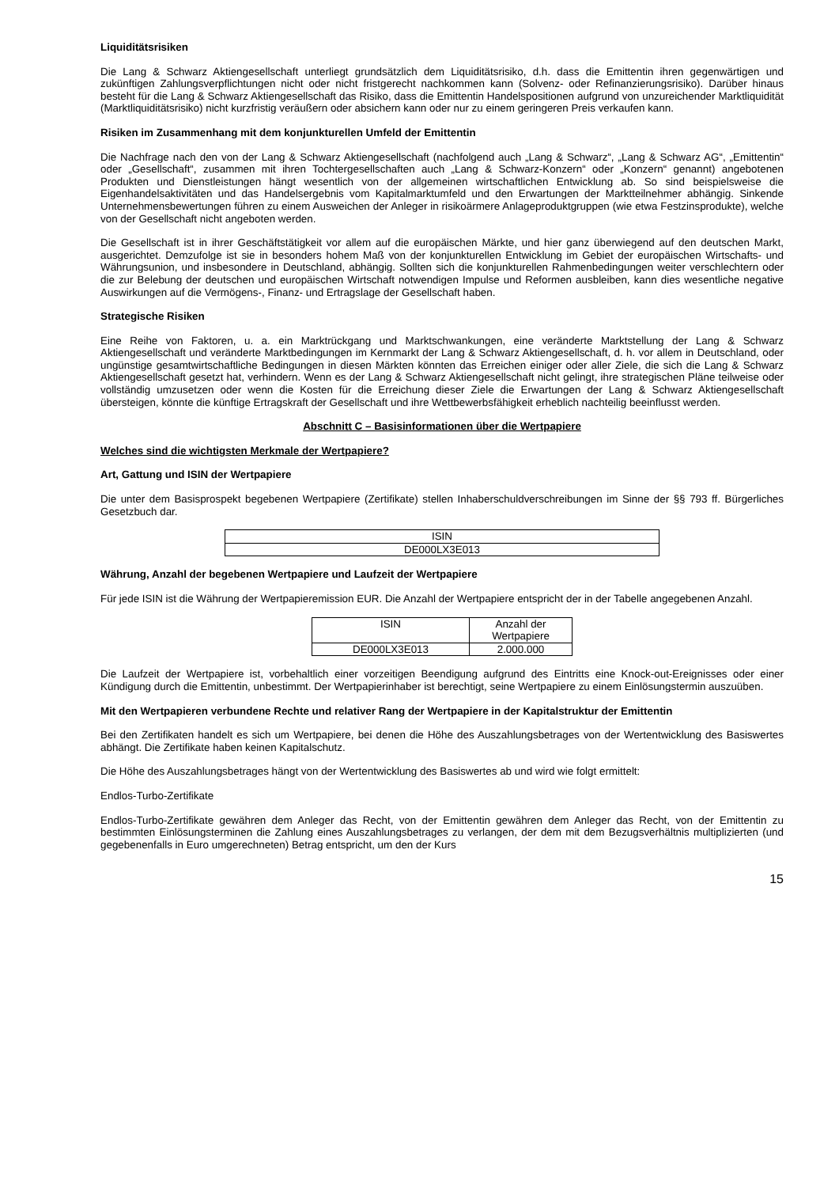Liquiditätsrisiken
Die Lang & Schwarz Aktiengesellschaft unterliegt grundsätzlich dem Liquiditätsrisiko, d.h. dass die Emittentin ihren gegenwärtigen und zukünftigen Zahlungsverpflichtungen nicht oder nicht fristgerecht nachkommen kann (Solvenz- oder Refinanzierungsrisiko). Darüber hinaus besteht für die Lang & Schwarz Aktiengesellschaft das Risiko, dass die Emittentin Handelspositionen aufgrund von unzureichender Marktliquidität (Marktliquiditätsrisiko) nicht kurzfristig veräußern oder absichern kann oder nur zu einem geringeren Preis verkaufen kann.
Risiken im Zusammenhang mit dem konjunkturellen Umfeld der Emittentin
Die Nachfrage nach den von der Lang & Schwarz Aktiengesellschaft (nachfolgend auch „Lang & Schwarz“, „Lang & Schwarz AG“, „Emittentin“ oder „Gesellschaft“, zusammen mit ihren Tochtergesellschaften auch „Lang & Schwarz-Konzern“ oder „Konzern“ genannt) angebotenen Produkten und Dienstleistungen hängt wesentlich von der allgemeinen wirtschaftlichen Entwicklung ab. So sind beispielsweise die Eigenhandelsaktivitäten und das Handelsergebnis vom Kapitalmarktumfeld und den Erwartungen der Marktteilnehmer abhängig. Sinkende Unternehmensbewertungen führen zu einem Ausweichen der Anleger in risikoärmere Anlageproduktgruppen (wie etwa Festzinsprodukte), welche von der Gesellschaft nicht angeboten werden.
Die Gesellschaft ist in ihrer Geschäftstätigkeit vor allem auf die europäischen Märkte, und hier ganz überwiegend auf den deutschen Markt, ausgerichtet. Demzufolge ist sie in besonders hohem Maß von der konjunkturellen Entwicklung im Gebiet der europäischen Wirtschafts- und Währungsunion, und insbesondere in Deutschland, abhängig. Sollten sich die konjunkturellen Rahmenbedingungen weiter verschlechtern oder die zur Belebung der deutschen und europäischen Wirtschaft notwendigen Impulse und Reformen ausbleiben, kann dies wesentliche negative Auswirkungen auf die Vermögens-, Finanz- und Ertragslage der Gesellschaft haben.
Strategische Risiken
Eine Reihe von Faktoren, u. a. ein Marktrückgang und Marktschwankungen, eine veränderte Marktstellung der Lang & Schwarz Aktiengesellschaft und veränderte Marktbedingungen im Kernmarkt der Lang & Schwarz Aktiengesellschaft, d. h. vor allem in Deutschland, oder ungünstige gesamtwirtschaftliche Bedingungen in diesen Märkten könnten das Erreichen einiger oder aller Ziele, die sich die Lang & Schwarz Aktiengesellschaft gesetzt hat, verhindern. Wenn es der Lang & Schwarz Aktiengesellschaft nicht gelingt, ihre strategischen Pläne teilweise oder vollständig umzusetzen oder wenn die Kosten für die Erreichung dieser Ziele die Erwartungen der Lang & Schwarz Aktiengesellschaft übersteigen, könnte die künftige Ertragskraft der Gesellschaft und ihre Wettbewerbsfähigkeit erheblich nachteilig beeinflusst werden.
Abschnitt C – Basisinformationen über die Wertpapiere
Welches sind die wichtigsten Merkmale der Wertpapiere?
Art, Gattung und ISIN der Wertpapiere
Die unter dem Basisprospekt begebenen Wertpapiere (Zertifikate) stellen Inhaberschuldverschreibungen im Sinne der §§ 793 ff. Bürgerliches Gesetzbuch dar.
| ISIN |
| --- |
| DE000LX3E013 |
Währung, Anzahl der begebenen Wertpapiere und Laufzeit der Wertpapiere
Für jede ISIN ist die Währung der Wertpapieremission EUR. Die Anzahl der Wertpapiere entspricht der in der Tabelle angegebenen Anzahl.
| ISIN | Anzahl der Wertpapiere |
| --- | --- |
| DE000LX3E013 | 2.000.000 |
Die Laufzeit der Wertpapiere ist, vorbehaltlich einer vorzeitigen Beendigung aufgrund des Eintritts eine Knock-out-Ereignisses oder einer Kündigung durch die Emittentin, unbestimmt. Der Wertpapierinhaber ist berechtigt, seine Wertpapiere zu einem Einlösungstermin auszuüben.
Mit den Wertpapieren verbundene Rechte und relativer Rang der Wertpapiere in der Kapitalstruktur der Emittentin
Bei den Zertifikaten handelt es sich um Wertpapiere, bei denen die Höhe des Auszahlungsbetrages von der Wertentwicklung des Basiswertes abhängt. Die Zertifikate haben keinen Kapitalschutz.
Die Höhe des Auszahlungsbetrages hängt von der Wertentwicklung des Basiswertes ab und wird wie folgt ermittelt:
Endlos-Turbo-Zertifikate
Endlos-Turbo-Zertifikate gewähren dem Anleger das Recht, von der Emittentin gewähren dem Anleger das Recht, von der Emittentin zu bestimmten Einlösungsterminen die Zahlung eines Auszahlungsbetrages zu verlangen, der dem mit dem Bezugsverhältnis multiplizierten (und gegebenenfalls in Euro umgerechneten) Betrag entspricht, um den der Kurs
15